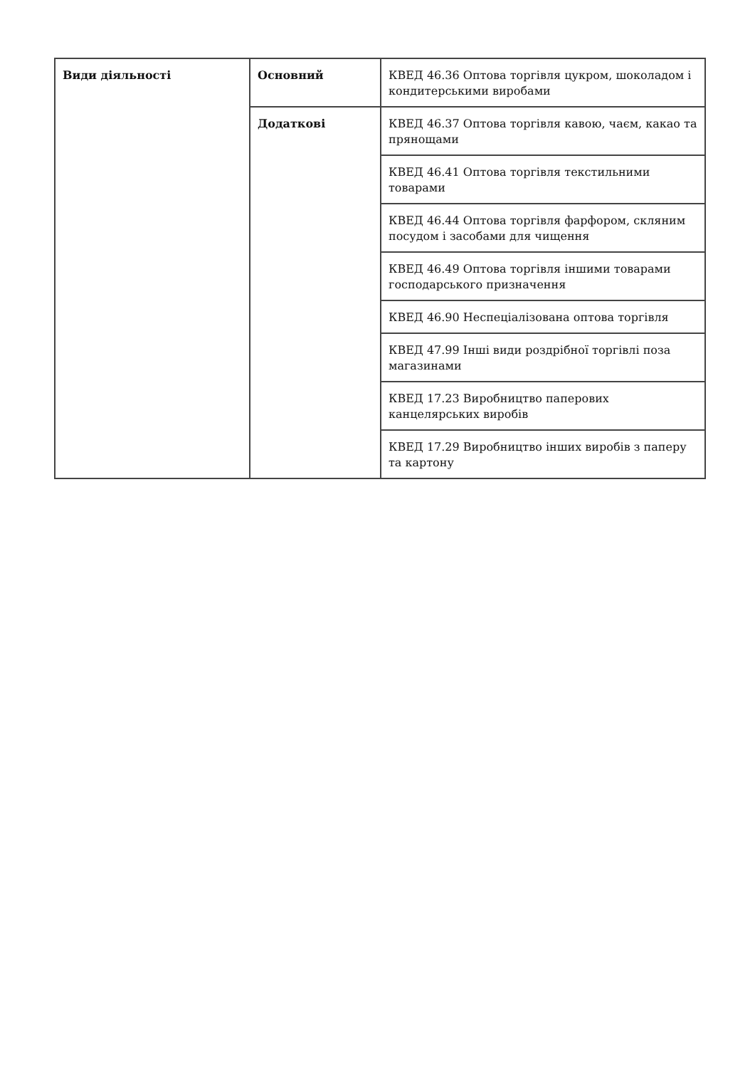| Види діяльності | Основний | КВЕД 46.36 Оптова торгівля цукром, шоколадом і кондитерськими виробами |
| | Додаткові | КВЕД 46.37 Оптова торгівля кавою, чаєм, какао та прянощами |
| | | КВЕД 46.41 Оптова торгівля текстильними товарами |
| | | КВЕД 46.44 Оптова торгівля фарфором, скляним посудом і засобами для чищення |
| | | КВЕД 46.49 Оптова торгівля іншими товарами господарського призначення |
| | | КВЕД 46.90 Неспеціалізована оптова торгівля |
| | | КВЕД 47.99 Інші види роздрібної торгівлі поза магазинами |
| | | КВЕД 17.23 Виробництво паперових канцелярських виробів |
| | | КВЕД 17.29 Виробництво інших виробів з паперу та картону |